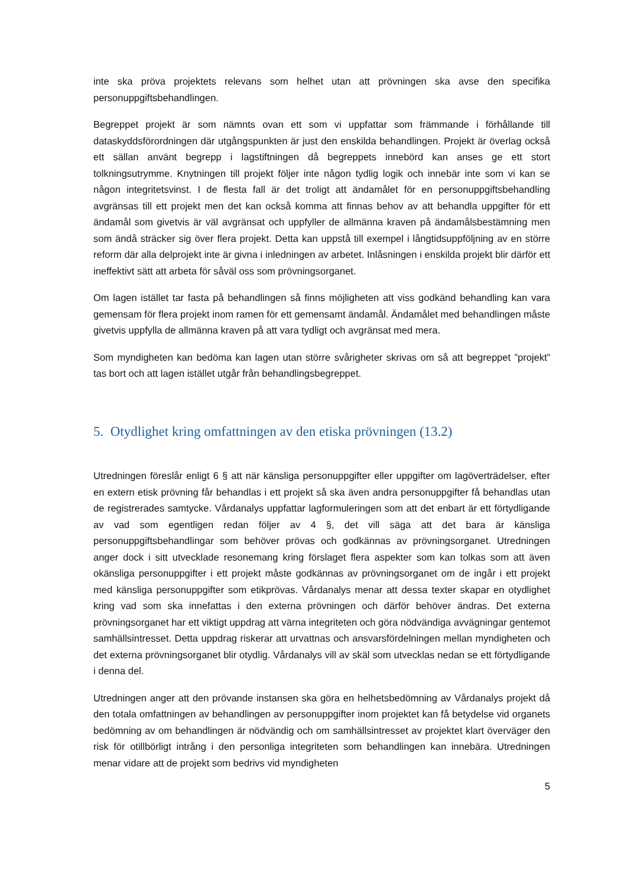inte ska pröva projektets relevans som helhet utan att prövningen ska avse den specifika personuppgiftsbehandlingen.
Begreppet projekt är som nämnts ovan ett som vi uppfattar som främmande i förhållande till dataskyddsförordningen där utgångspunkten är just den enskilda behandlingen. Projekt är överlag också ett sällan använt begrepp i lagstiftningen då begreppets innebörd kan anses ge ett stort tolkningsutrymme. Knytningen till projekt följer inte någon tydlig logik och innebär inte som vi kan se någon integritetsvinst. I de flesta fall är det troligt att ändamålet för en personuppgiftsbehandling avgränsas till ett projekt men det kan också komma att finnas behov av att behandla uppgifter för ett ändamål som givetvis är väl avgränsat och uppfyller de allmänna kraven på ändamålsbestämning men som ändå sträcker sig över flera projekt. Detta kan uppstå till exempel i långtidsuppföljning av en större reform där alla delprojekt inte är givna i inledningen av arbetet. Inlåsningen i enskilda projekt blir därför ett ineffektivt sätt att arbeta för såväl oss som prövningsorganet.
Om lagen istället tar fasta på behandlingen så finns möjligheten att viss godkänd behandling kan vara gemensam för flera projekt inom ramen för ett gemensamt ändamål. Ändamålet med behandlingen måste givetvis uppfylla de allmänna kraven på att vara tydligt och avgränsat med mera.
Som myndigheten kan bedöma kan lagen utan större svårigheter skrivas om så att begreppet ”projekt” tas bort och att lagen istället utgår från behandlingsbegreppet.
5. Otydlighet kring omfattningen av den etiska prövningen (13.2)
Utredningen föreslår enligt 6 § att när känsliga personuppgifter eller uppgifter om lagöverträdelser, efter en extern etisk prövning får behandlas i ett projekt så ska även andra personuppgifter få behandlas utan de registrerades samtycke. Vårdanalys uppfattar lagformuleringen som att det enbart är ett förtydligande av vad som egentligen redan följer av 4 §, det vill säga att det bara är känsliga personuppgiftsbehandlingar som behöver prövas och godkännas av prövningsorganet. Utredningen anger dock i sitt utvecklade resonemang kring förslaget flera aspekter som kan tolkas som att även okänsliga personuppgifter i ett projekt måste godkännas av prövningsorganet om de ingår i ett projekt med känsliga personuppgifter som etikprövas. Vårdanalys menar att dessa texter skapar en otydlighet kring vad som ska innefattas i den externa prövningen och därför behöver ändras. Det externa prövningsorganet har ett viktigt uppdrag att värna integriteten och göra nödvändiga avvägningar gentemot samhällsintresset. Detta uppdrag riskerar att urvattnas och ansvarsfördelningen mellan myndigheten och det externa prövningsorganet blir otydlig. Vårdanalys vill av skäl som utvecklas nedan se ett förtydligande i denna del.
Utredningen anger att den prövande instansen ska göra en helhetsbedömning av Vårdanalys projekt då den totala omfattningen av behandlingen av personuppgifter inom projektet kan få betydelse vid organets bedömning av om behandlingen är nödvändig och om samhällsintresset av projektet klart överväger den risk för otillbörligt intrång i den personliga integriteten som behandlingen kan innebära. Utredningen menar vidare att de projekt som bedrivs vid myndigheten
5